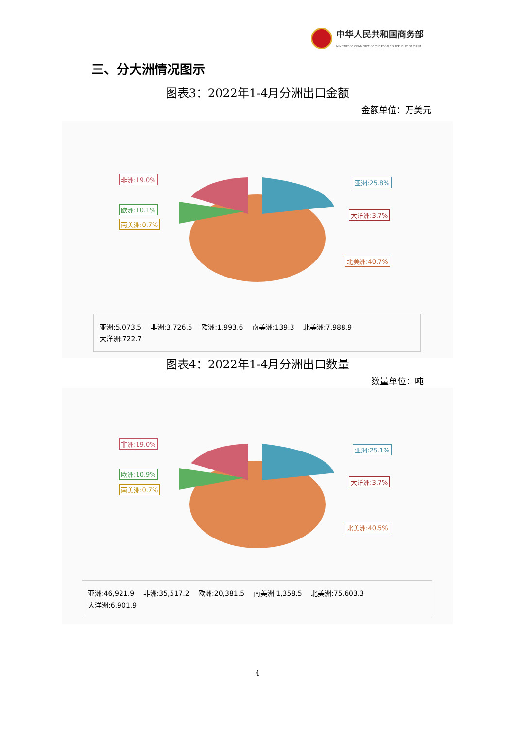中华人民共和国商务部
MINISTRY OF COMMERCE OF THE PEOPLE'S REPUBLIC OF CHINA
三、分大洲情况图示
图表3：2022年1-4月分洲出口金额
金额单位：万美元
非洲:19.0% 亚洲:25.8%
欧洲:10.1%
南美洲:0.7%
大洋洲:3.7%
北美洲:40.7%
亚洲:5,073.5 非洲:3,726.5 欧洲:1,993.6 南美洲:139.3 北美洲:7,988.9
大洋洲:722.7
图表4：2022年1-4月分洲出口数量
数量单位：吨
非洲:19.0%
亚洲:25.1%
欧洲:10.9%
南美洲:0.7%
大洋洲:3.7%
北美洲:40.5%
亚洲:46,921.9 非洲:35,517.2 欧洲:20,381.5 南美洲:1,358.5 北美洲:75,603.3
大洋洲:6,901.9
4